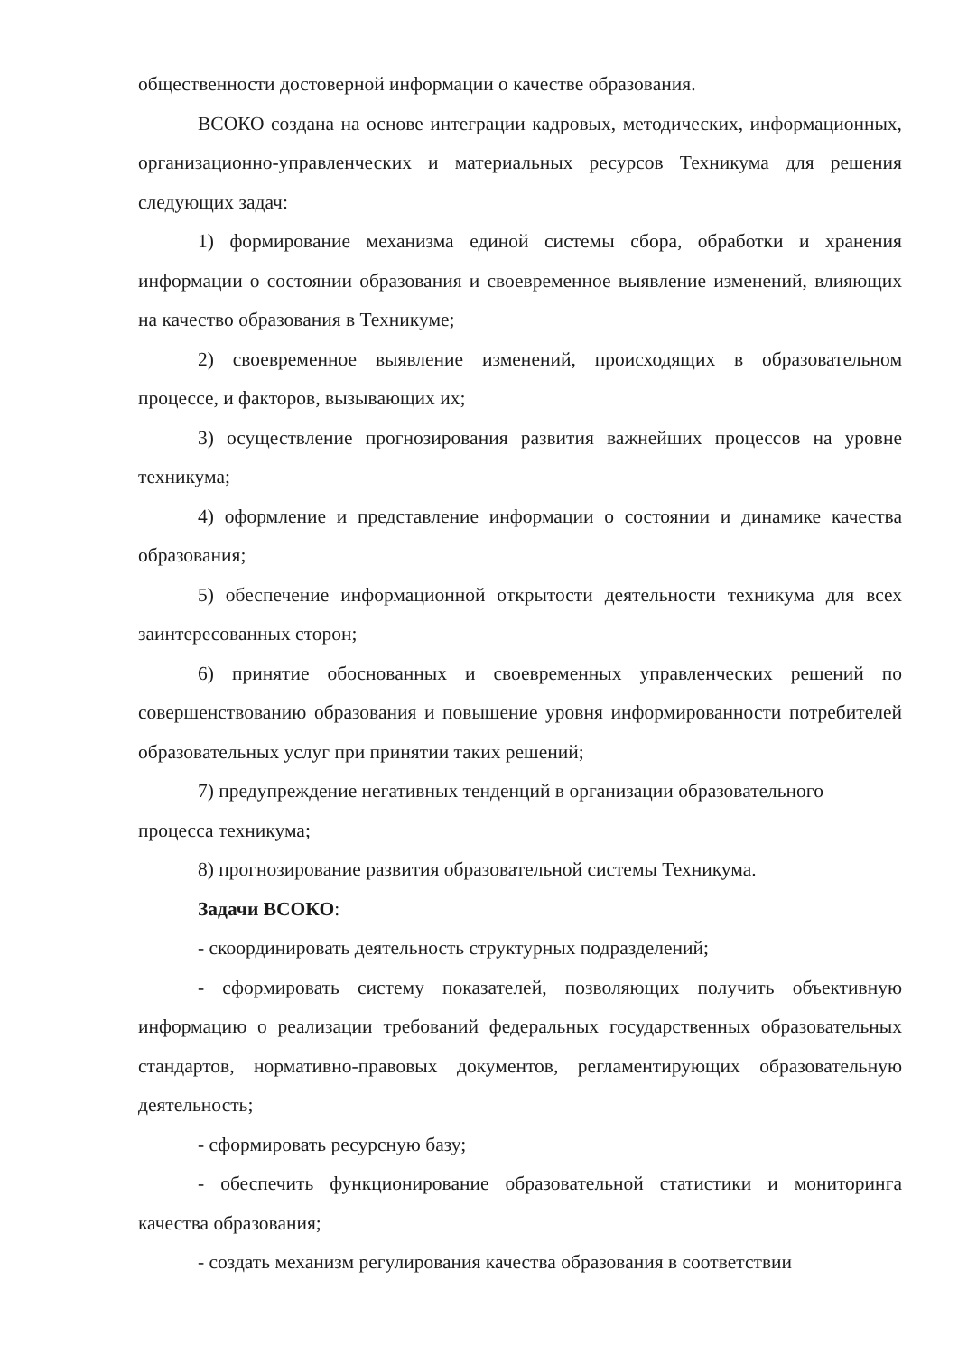общественности достоверной информации о качестве образования.
ВСОКО создана на основе интеграции кадровых, методических, информационных, организационно-управленческих и материальных ресурсов Техникума для решения следующих задач:
1) формирование механизма единой системы сбора, обработки и хранения информации о состоянии образования и своевременное выявление изменений, влияющих на качество образования в Техникуме;
2) своевременное выявление изменений, происходящих в образовательном процессе, и факторов, вызывающих их;
3) осуществление прогнозирования развития важнейших процессов на уровне техникума;
4) оформление и представление информации о состоянии и динамике качества образования;
5) обеспечение информационной открытости деятельности техникума для всех заинтересованных сторон;
6) принятие обоснованных и своевременных управленческих решений по совершенствованию образования и повышение уровня информированности потребителей образовательных услуг при принятии таких решений;
7) предупреждение негативных тенденций в организации образовательного процесса техникума;
8) прогнозирование развития образовательной системы Техникума.
Задачи ВСОКО:
- скоординировать деятельность структурных подразделений;
- сформировать систему показателей, позволяющих получить объективную информацию о реализации требований федеральных государственных образовательных стандартов, нормативно-правовых документов, регламентирующих образовательную деятельность;
- сформировать ресурсную базу;
- обеспечить функционирование образовательной статистики и мониторинга качества образования;
- создать механизм регулирования качества образования в соответствии